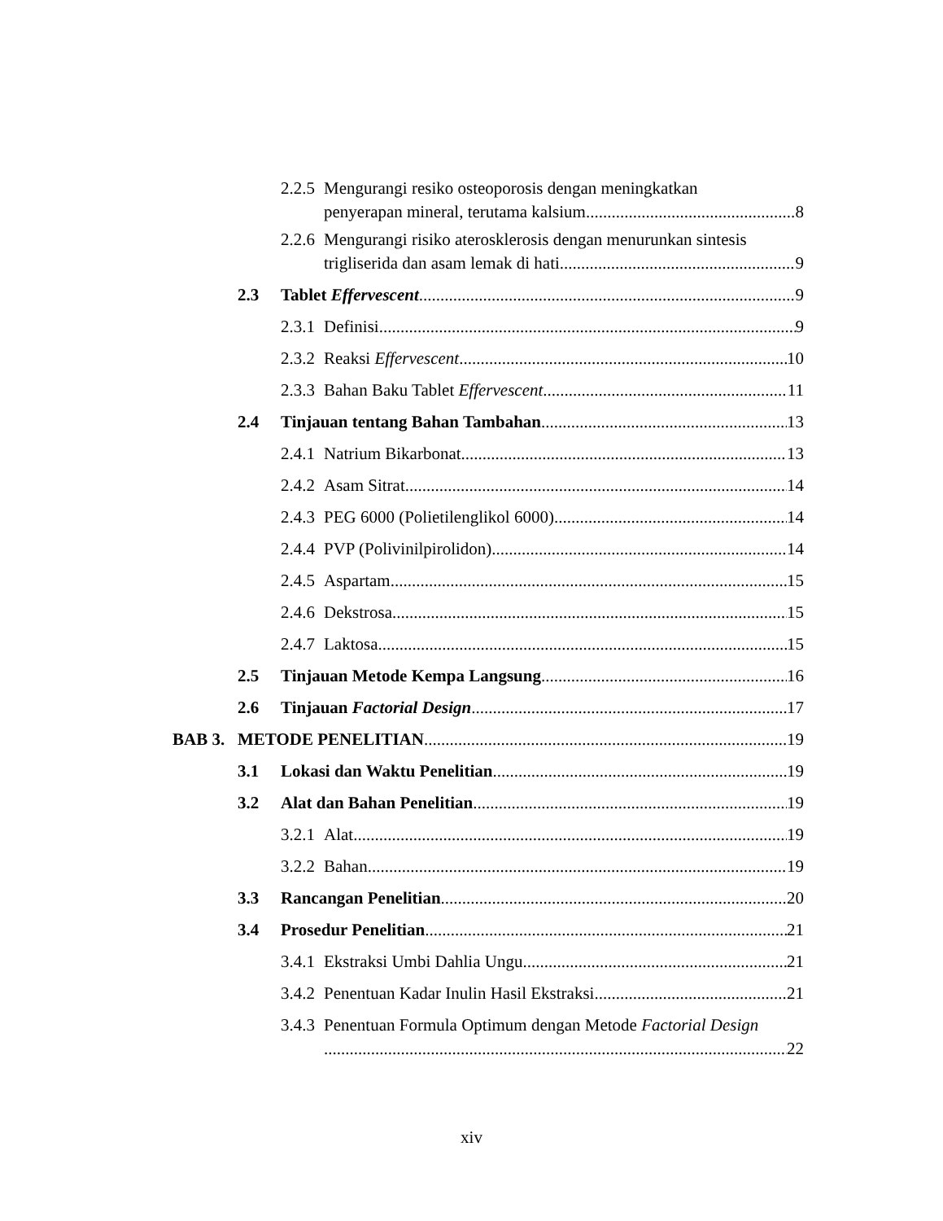2.2.5 Mengurangi resiko osteoporosis dengan meningkatkan
penyerapan mineral, terutama kalsium 8
2.2.6 Mengurangi risiko aterosklerosis dengan menurunkan sintesis
trigliserida dan asam lemak di hati 9
2.3 Tablet Effervescent 9
2.3.1 Definisi 9
2.3.2 Reaksi Effervescent 10
2.3.3 Bahan Baku Tablet Effervescent 11
2.4 Tinjauan tentang Bahan Tambahan 13
2.4.1 Natrium Bikarbonat 13
2.4.2 Asam Sitrat 14
2.4.3 PEG 6000 (Polietilenglikol 6000) 14
2.4.4 PVP (Polivinilpirolidon) 14
2.4.5 Aspartam 15
2.4.6 Dekstrosa 15
2.4.7 Laktosa 15
2.5 Tinjauan Metode Kempa Langsung 16
2.6 Tinjauan Factorial Design 17
BAB 3. METODE PENELITIAN 19
3.1 Lokasi dan Waktu Penelitian 19
3.2 Alat dan Bahan Penelitian 19
3.2.1 Alat 19
3.2.2 Bahan 19
3.3 Rancangan Penelitian 20
3.4 Prosedur Penelitian 21
3.4.1 Ekstraksi Umbi Dahlia Ungu 21
3.4.2 Penentuan Kadar Inulin Hasil Ekstraksi 21
3.4.3 Penentuan Formula Optimum dengan Metode Factorial Design
22
xiv